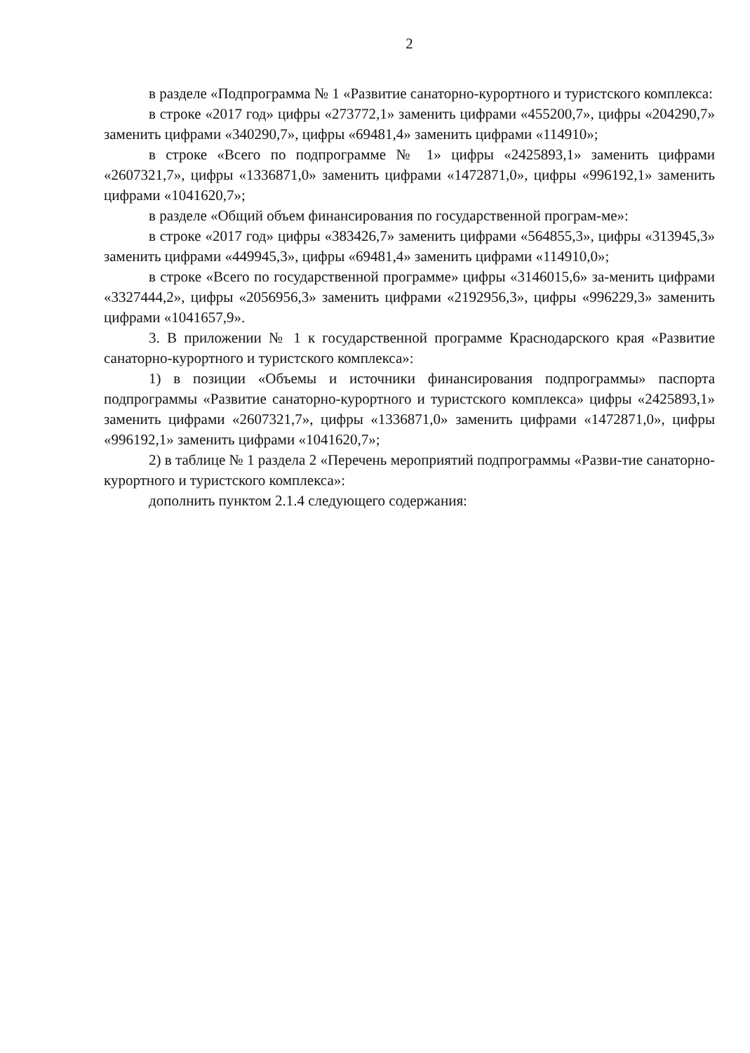2
в разделе «Подпрограмма № 1 «Развитие санаторно-курортного и туристского комплекса:
в строке «2017 год» цифры «273772,1» заменить цифрами «455200,7», цифры «204290,7» заменить цифрами «340290,7», цифры «69481,4» заменить цифрами «114910»;
в строке «Всего по подпрограмме № 1» цифры «2425893,1» заменить цифрами «2607321,7», цифры «1336871,0» заменить цифрами «1472871,0», цифры «996192,1» заменить цифрами «1041620,7»;
в разделе «Общий объем финансирования по государственной програм-ме»:
в строке «2017 год» цифры «383426,7» заменить цифрами «564855,3», цифры «313945,3» заменить цифрами «449945,3», цифры «69481,4» заменить цифрами «114910,0»;
в строке «Всего по государственной программе» цифры «3146015,6» за-менить цифрами «3327444,2», цифры «2056956,3» заменить цифрами «2192956,3», цифры «996229,3» заменить цифрами «1041657,9».
3. В приложении № 1 к государственной программе Краснодарского края «Развитие санаторно-курортного и туристского комплекса»:
1) в позиции «Объемы и источники финансирования подпрограммы» паспорта подпрограммы «Развитие санаторно-курортного и туристского комплекса» цифры «2425893,1» заменить цифрами «2607321,7», цифры «1336871,0» заменить цифрами «1472871,0», цифры «996192,1» заменить цифрами «1041620,7»;
2) в таблице № 1 раздела 2 «Перечень мероприятий подпрограммы «Разви-тие санаторно-курортного и туристского комплекса»:
дополнить пунктом 2.1.4 следующего содержания: